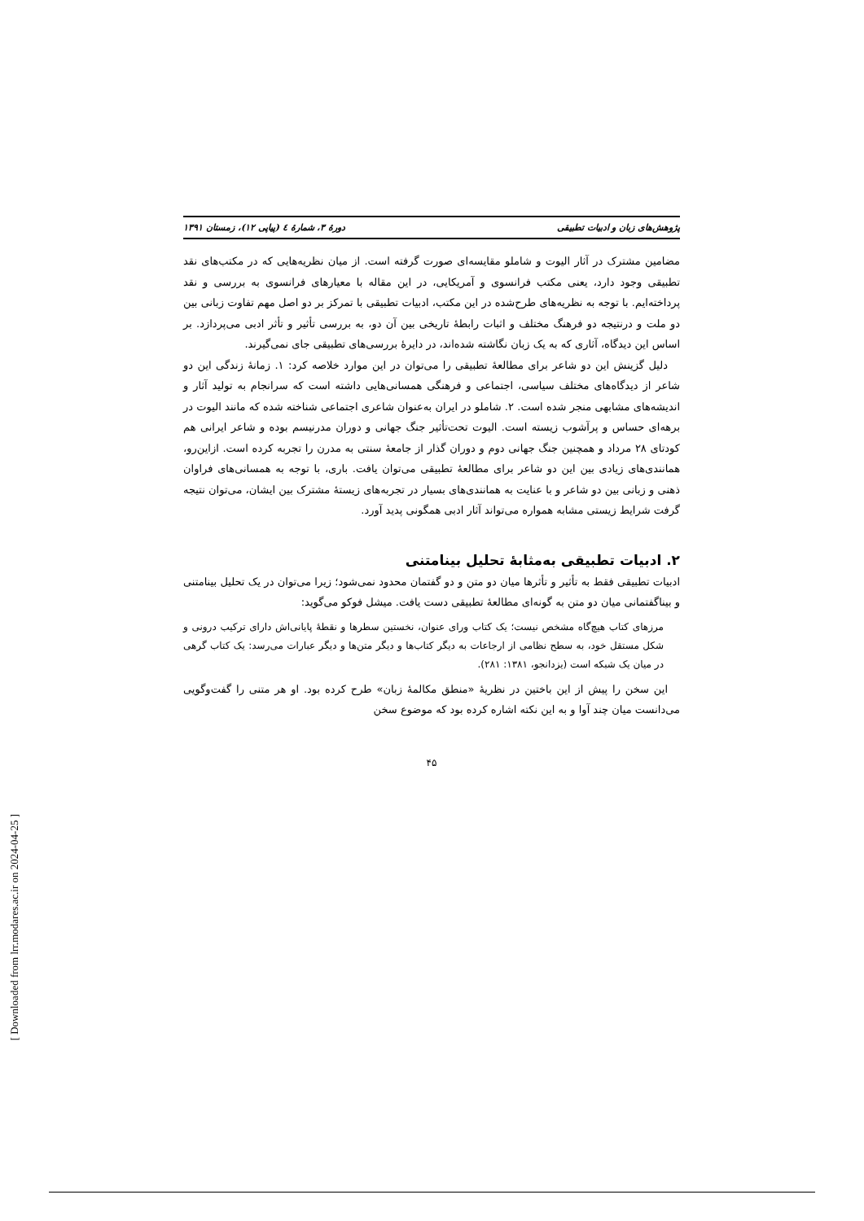پژوهش‌های زبان و ادبیات تطبیقی دورهٔ ۳، شمارهٔ ٤ (پیاپی ۱۲)، زمستان ۱۳۹۱
مضامین مشترک در آثار الیوت و شاملو مقایسه‌ای صورت گرفته است. از میان نظریه‌هایی که در مکتب‌های نقد تطبیقی وجود دارد، یعنی مکتب فرانسوی و آمریکایی، در این مقاله با معیارهای فرانسوی به بررسی و نقد پرداخته‌ایم. با توجه به نظریه‌های طرح‌شده در این مکتب، ادبیات تطبیقی با تمرکز بر دو اصل مهم تفاوت زبانی بین دو ملت و درنتیجه دو فرهنگ مختلف و اثبات رابطهٔ تاریخی بین آن دو، به بررسی تأثیر و تأثر ادبی می‌پردازد. بر اساس این دیدگاه، آثاری که به یک زبان نگاشته شده‌اند، در دایرهٔ بررسی‌های تطبیقی جای نمی‌گیرند.
دلیل گزینش این دو شاعر برای مطالعهٔ تطبیقی را می‌توان در این موارد خلاصه کرد: ۱. زمانهٔ زندگی این دو شاعر از دیدگاه‌های مختلف سیاسی، اجتماعی و فرهنگی همسانی‌هایی داشته است که سرانجام به تولید آثار و اندیشه‌های مشابهی منجر شده است. ۲. شاملو در ایران به‌عنوان شاعری اجتماعی شناخته شده که مانند الیوت در برهه‌ای حساس و پرآشوب زیسته است. الیوت تحت‌تأثیر جنگ جهانی و دوران مدرنیسم بوده و شاعر ایرانی هم کودتای ۲۸ مرداد و همچنین جنگ جهانی دوم و دوران گذار از جامعهٔ سنتی به مدرن را تجربه کرده است. ازاین‌رو، همانندی‌های زیادی بین این دو شاعر برای مطالعهٔ تطبیقی می‌توان یافت. باری، با توجه به همسانی‌های فراوان ذهنی و زبانی بین دو شاعر و با عنایت به همانندی‌های بسیار در تجربه‌های زیستهٔ مشترک بین ایشان، می‌توان نتیجه گرفت شرایط زیستی مشابه همواره می‌تواند آثار ادبی همگونی پدید آورد.
۲. ادبیات تطبیقی به‌مثابهٔ تحلیل بینامتنی
ادبیات تطبیقی فقط به تأثیر و تأثرها میان دو متن و دو گفتمان محدود نمی‌شود؛ زیرا می‌توان در یک تحلیل بینامتنی و بیناگفتمانی میان دو متن به گونه‌ای مطالعهٔ تطبیقی دست یافت. میشل فوکو می‌گوید:
مرزهای کتاب هیچ‌گاه مشخص نیست؛ یک کتاب ورای عنوان، نخستین سطرها و نقطهٔ پایانی‌اش دارای ترکیب درونی و شکل مستقل خود، به سطح نظامی از ارجاعات به دیگر کتاب‌ها و دیگر متن‌ها و دیگر عبارات می‌رسد: یک کتاب گرهی در میان یک شبکه است (یزدانجو، ۱۳۸۱: ۲۸۱).
این سخن را پیش از این باختین در نظریهٔ «منطق مکالمهٔ زبان» طرح کرده بود. او هر متنی را گفت‌وگویی می‌دانست میان چند آوا و به این نکته اشاره کرده بود که موضوع سخن
۴۵
[ Downloaded from lrr.modares.ac.ir on 2024-04-25 ]